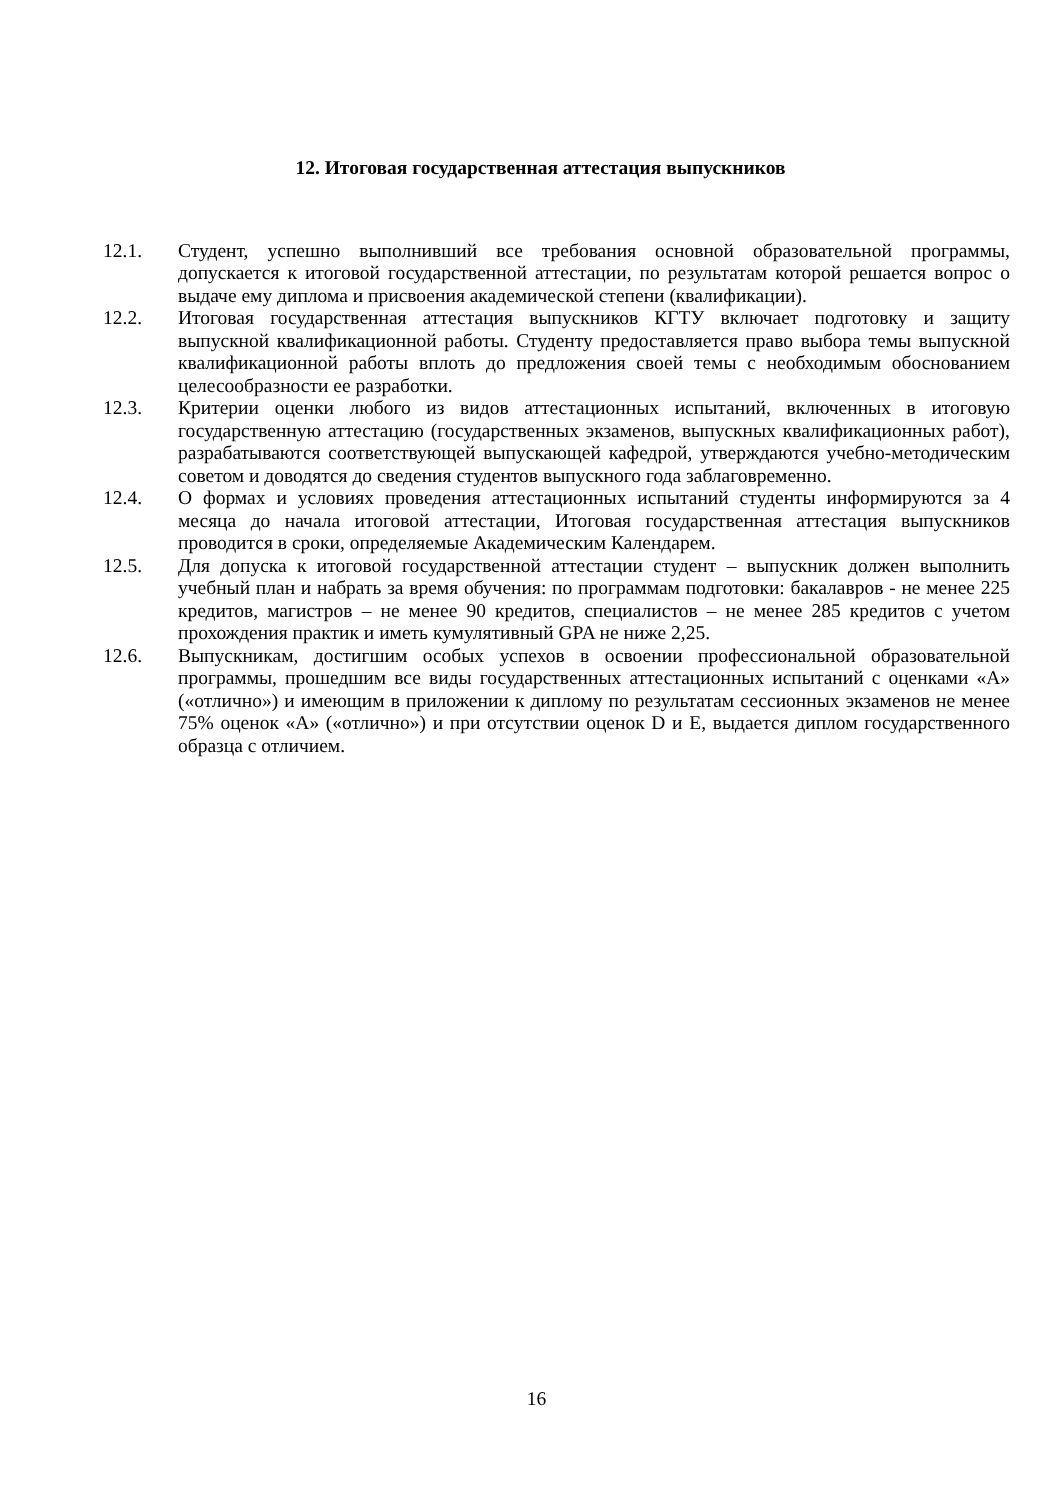12. Итоговая государственная аттестация выпускников
12.1. Студент, успешно выполнивший все требования основной образовательной программы, допускается к итоговой государственной аттестации, по результатам которой решается вопрос о выдаче ему диплома и присвоения академической степени (квалификации).
12.2. Итоговая государственная аттестация выпускников КГТУ включает подготовку и защиту выпускной квалификационной работы. Студенту предоставляется право выбора темы выпускной квалификационной работы вплоть до предложения своей темы с необходимым обоснованием целесообразности ее разработки.
12.3. Критерии оценки любого из видов аттестационных испытаний, включенных в итоговую государственную аттестацию (государственных экзаменов, выпускных квалификационных работ), разрабатываются соответствующей выпускающей кафедрой, утверждаются учебно-методическим советом и доводятся до сведения студентов выпускного года заблаговременно.
12.4. О формах и условиях проведения аттестационных испытаний студенты информируются за 4 месяца до начала итоговой аттестации, Итоговая государственная аттестация выпускников проводится в сроки, определяемые Академическим Календарем.
12.5. Для допуска к итоговой государственной аттестации студент – выпускник должен выполнить учебный план и набрать за время обучения: по программам подготовки: бакалавров - не менее 225 кредитов, магистров – не менее 90 кредитов, специалистов – не менее 285 кредитов с учетом прохождения практик и иметь кумулятивный GPA не ниже 2,25.
12.6. Выпускникам, достигшим особых успехов в освоении профессиональной образовательной программы, прошедшим все виды государственных аттестационных испытаний с оценками «А» («отлично») и имеющим в приложении к диплому по результатам сессионных экзаменов не менее 75% оценок «А» («отлично») и при отсутствии оценок D и E, выдается диплом государственного образца с отличием.
16